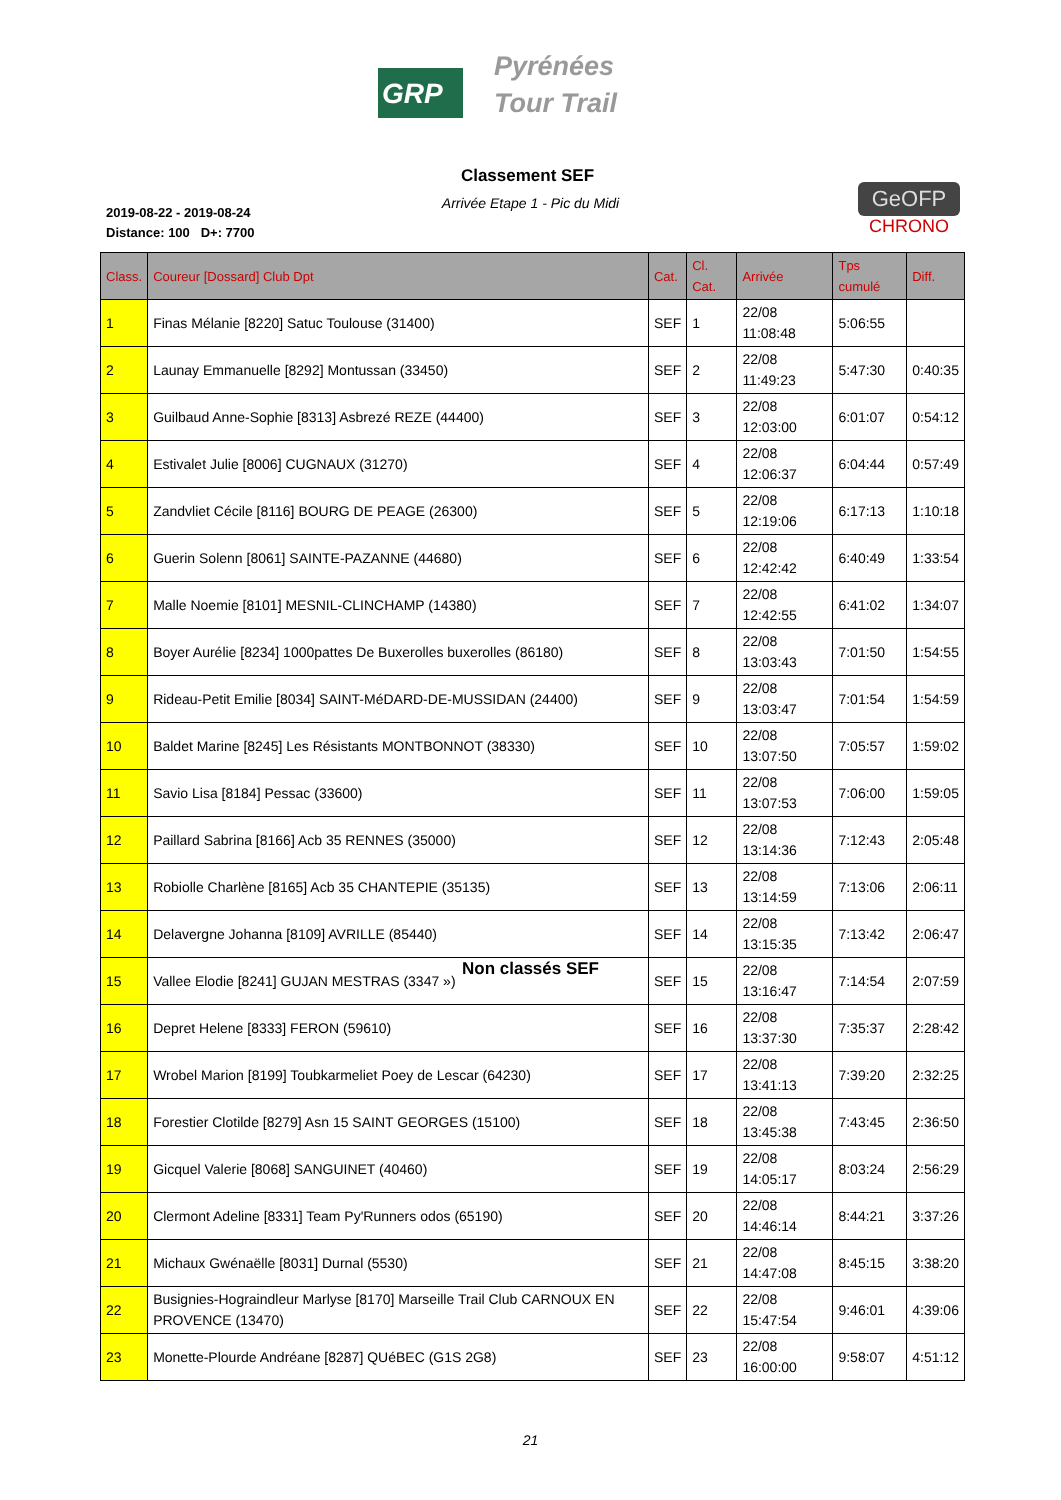GRP
Pyrénées
Tour Trail
Classement SEF
Arrivée Etape 1 - Pic du Midi
2019-08-22 - 2019-08-24
Distance: 100 D+: 7700
GeOFP
CHRONO
| Class. | Coureur [Dossard] Club Dpt | Cat. | Cl. Cat. | Arrivée | Tps cumulé | Diff. |
| --- | --- | --- | --- | --- | --- | --- |
| 1 | Finas Mélanie [8220] Satuc Toulouse (31400) | SEF | 1 | 22/08 11:08:48 | 5:06:55 | |
| 2 | Launay Emmanuelle [8292] Montussan (33450) | SEF | 2 | 22/08 11:49:23 | 5:47:30 | 0:40:35 |
| 3 | Guilbaud Anne-Sophie [8313] Asbrezé REZE (44400) | SEF | 3 | 22/08 12:03:00 | 6:01:07 | 0:54:12 |
| 4 | Estivalet Julie [8006] CUGNAUX (31270) | SEF | 4 | 22/08 12:06:37 | 6:04:44 | 0:57:49 |
| 5 | Zandvliet Cécile [8116] BOURG DE PEAGE (26300) | SEF | 5 | 22/08 12:19:06 | 6:17:13 | 1:10:18 |
| 6 | Guerin Solenn [8061] SAINTE-PAZANNE (44680) | SEF | 6 | 22/08 12:42:42 | 6:40:49 | 1:33:54 |
| 7 | Malle Noemie [8101] MESNIL-CLINCHAMP (14380) | SEF | 7 | 22/08 12:42:55 | 6:41:02 | 1:34:07 |
| 8 | Boyer Aurélie [8234] 1000pattes De Buxerolles buxerolles (86180) | SEF | 8 | 22/08 13:03:43 | 7:01:50 | 1:54:55 |
| 9 | Rideau-Petit Emilie [8034] SAINT-MéDARD-DE-MUSSIDAN (24400) | SEF | 9 | 22/08 13:03:47 | 7:01:54 | 1:54:59 |
| 10 | Baldet Marine [8245] Les Résistants MONTBONNOT (38330) | SEF | 10 | 22/08 13:07:50 | 7:05:57 | 1:59:02 |
| 11 | Savio Lisa [8184] Pessac (33600) | SEF | 11 | 22/08 13:07:53 | 7:06:00 | 1:59:05 |
| 12 | Paillard Sabrina [8166] Acb 35 RENNES (35000) | SEF | 12 | 22/08 13:14:36 | 7:12:43 | 2:05:48 |
| 13 | Robiolle Charlène [8165] Acb 35 CHANTEPIE (35135) | SEF | 13 | 22/08 13:14:59 | 7:13:06 | 2:06:11 |
| 14 | Delavergne Johanna [8109] AVRILLE (85440) | SEF | 14 | 22/08 13:15:35 | 7:13:42 | 2:06:47 |
| 15 | Vallee Elodie [8241] GUJAN MESTRAS (3347 ») | SEF | 15 | 22/08 13:16:47 | 7:14:54 | 2:07:59 |
| 16 | Depret Helene [8333] FERON (59610) | SEF | 16 | 22/08 13:37:30 | 7:35:37 | 2:28:42 |
| 17 | Wrobel Marion [8199] Toubkarmeliet Poey de Lescar (64230) | SEF | 17 | 22/08 13:41:13 | 7:39:20 | 2:32:25 |
| 18 | Forestier Clotilde [8279] Asn 15 SAINT GEORGES (15100) | SEF | 18 | 22/08 13:45:38 | 7:43:45 | 2:36:50 |
| 19 | Gicquel Valerie [8068] SANGUINET (40460) | SEF | 19 | 22/08 14:05:17 | 8:03:24 | 2:56:29 |
| 20 | Clermont Adeline [8331] Team Py'Runners odos (65190) | SEF | 20 | 22/08 14:46:14 | 8:44:21 | 3:37:26 |
| 21 | Michaux Gwénaëlle [8031] Durnal (5530) | SEF | 21 | 22/08 14:47:08 | 8:45:15 | 3:38:20 |
| 22 | Busignies-Hograindleur Marlyse [8170] Marseille Trail Club CARNOUX EN PROVENCE (13470) | SEF | 22 | 22/08 15:47:54 | 9:46:01 | 4:39:06 |
| 23 | Monette-Plourde Andréane [8287] QUéBEC (G1S 2G8) | SEF | 23 | 22/08 16:00:00 | 9:58:07 | 4:51:12 |
Non classés SEF
21